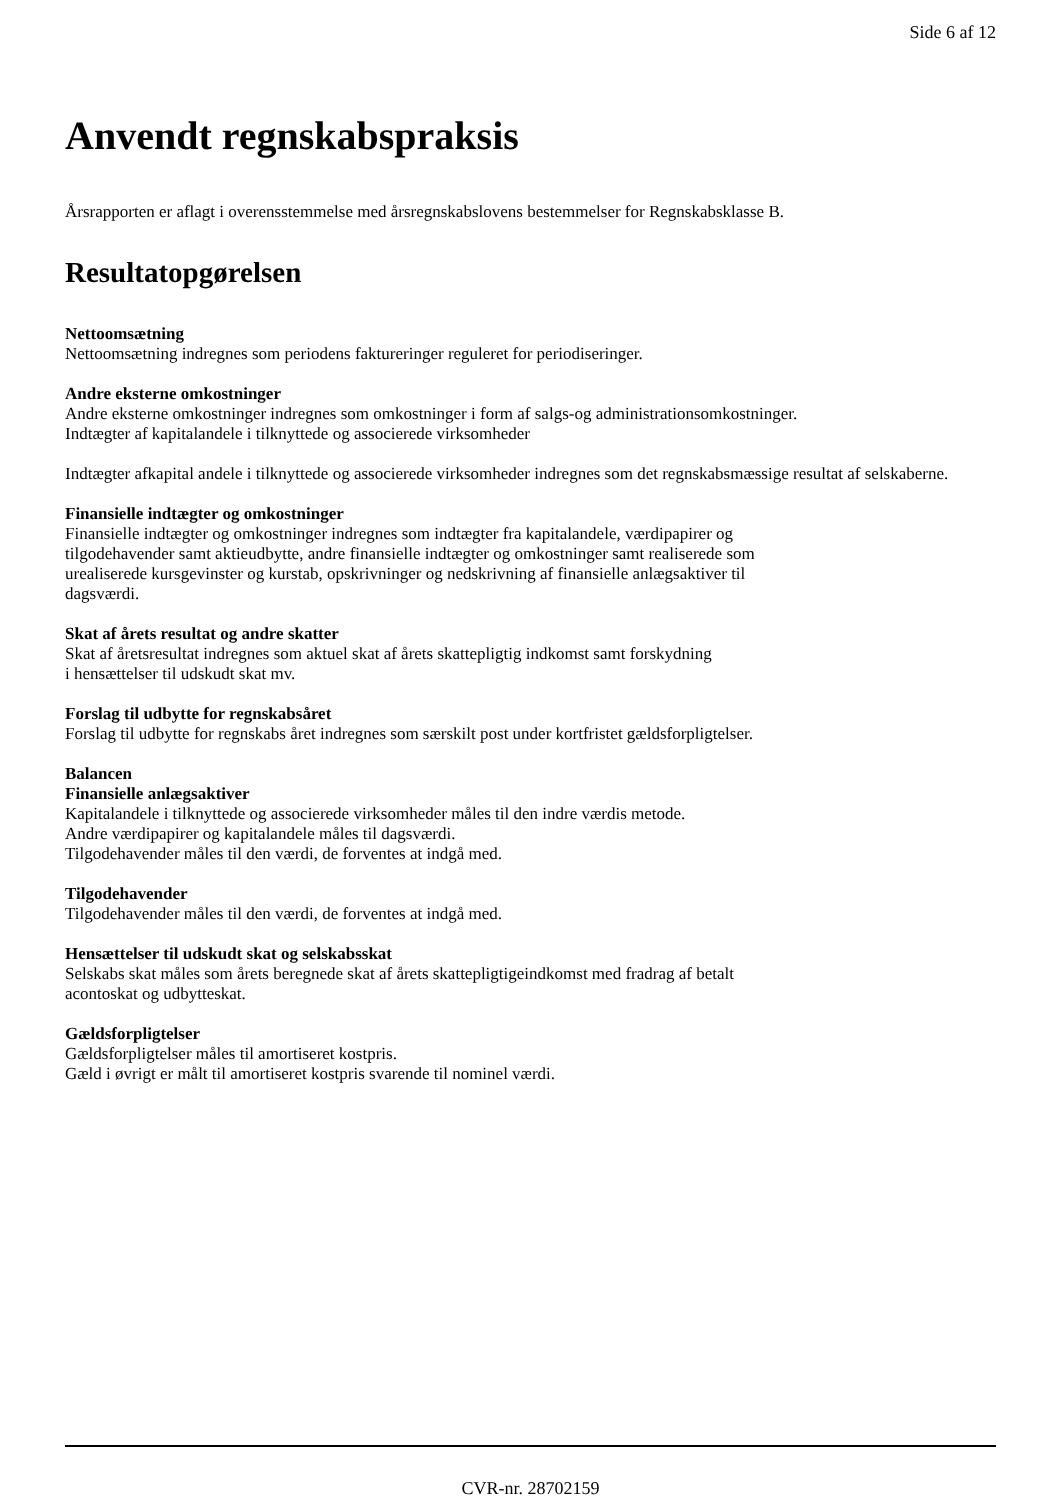Side 6 af 12
Anvendt regnskabspraksis
Årsrapporten er aflagt i overensstemmelse med årsregnskabslovens bestemmelser for Regnskabsklasse B.
Resultatopgørelsen
Nettoomsætning
Nettoomsætning indregnes som periodens faktureringer reguleret for periodiseringer.
Andre eksterne omkostninger
Andre eksterne omkostninger indregnes som omkostninger i form af salgs-og administrationsomkostninger.
Indtægter af kapitalandele i tilknyttede og associerede virksomheder
Indtægter afkapital andele i tilknyttede og associerede virksomheder indregnes som det regnskabsmæssige resultat af selskaberne.
Finansielle indtægter og omkostninger
Finansielle indtægter og omkostninger indregnes som indtægter fra kapitalandele, værdipapirer og
tilgodehavender samt aktieudbytte, andre finansielle indtægter og omkostninger samt realiserede som
urealiserede kursgevinster og kurstab, opskrivninger og nedskrivning af finansielle anlægsaktiver til
dagsværdi.
Skat af årets resultat og andre skatter
Skat af åretsresultat indregnes som aktuel skat af årets skattepligtig indkomst samt forskydning
i hensættelser til udskudt skat mv.
Forslag til udbytte for regnskabsåret
Forslag til udbytte for regnskabs året indregnes som særskilt post under kortfristet gældsforpligtelser.
Balancen
Finansielle anlægsaktiver
Kapitalandele i tilknyttede og associerede virksomheder måles til den indre værdis metode.
Andre værdipapirer og kapitalandele måles til dagsværdi.
Tilgodehavender måles til den værdi, de forventes at indgå med.
Tilgodehavender
Tilgodehavender måles til den værdi, de forventes at indgå med.
Hensættelser til udskudt skat og selskabsskat
Selskabs skat måles som årets beregnede skat af årets skattepligtigeindkomst med fradrag af betalt
acontoskat og udbytteskat.
Gældsforpligtelser
Gældsforpligtelser måles til amortiseret kostpris.
Gæld i øvrigt er målt til amortiseret kostpris svarende til nominel værdi.
CVR-nr. 28702159